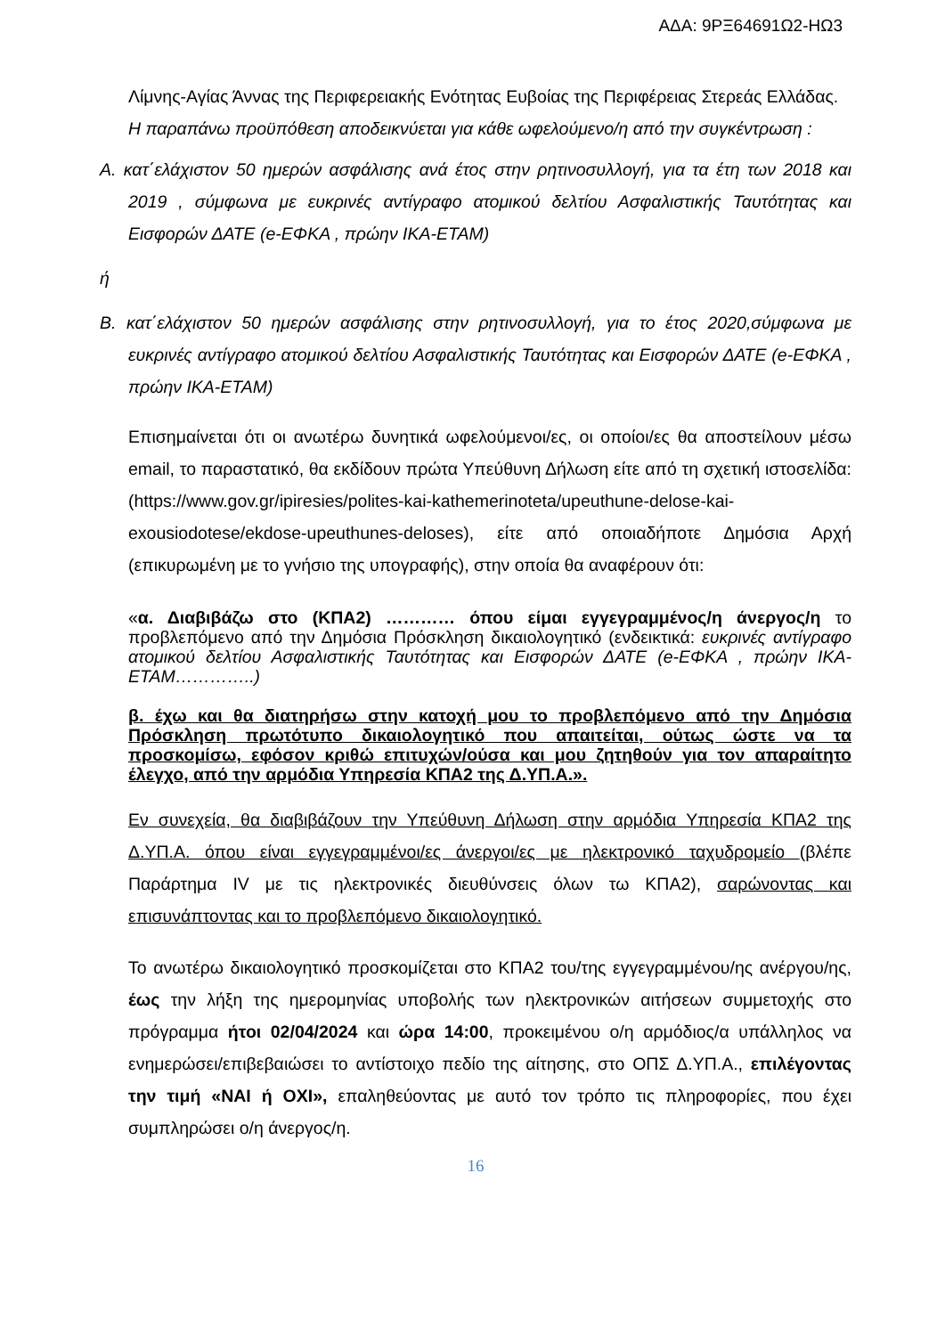ΑΔΑ: 9ΡΞ64691Ω2-ΗΩ3
Λίμνης-Αγίας Άννας της Περιφερειακής Ενότητας Ευβοίας της Περιφέρειας Στερεάς Ελλάδας.
Η παραπάνω προϋπόθεση αποδεικνύεται για κάθε ωφελούμενο/η από την συγκέντρωση :
Α. κατ΄ελάχιστον 50 ημερών ασφάλισης ανά έτος στην ρητινοσυλλογή, για τα έτη των 2018 και 2019 , σύμφωνα με ευκρινές αντίγραφο ατομικού δελτίου Ασφαλιστικής Ταυτότητας και Εισφορών ΔΑΤΕ (e-ΕΦΚΑ , πρώην ΙΚΑ-ΕΤΑΜ)
ή
Β. κατ΄ελάχιστον 50 ημερών ασφάλισης στην ρητινοσυλλογή, για το έτος 2020,σύμφωνα με ευκρινές αντίγραφο ατομικού δελτίου Ασφαλιστικής Ταυτότητας και Εισφορών ΔΑΤΕ (e-ΕΦΚΑ , πρώην ΙΚΑ-ΕΤΑΜ)
Επισημαίνεται ότι οι ανωτέρω δυνητικά ωφελούμενοι/ες, οι οποίοι/ες θα αποστείλουν μέσω email, το παραστατικό, θα εκδίδουν πρώτα Υπεύθυνη Δήλωση είτε από τη σχετική ιστοσελίδα: (https://www.gov.gr/ipiresies/polites-kai-kathemerinoteta/upeuthune-delose-kai-exousiodotese/ekdose-upeuthunes-deloses), είτε από οποιαδήποτε Δημόσια Αρχή (επικυρωμένη με το γνήσιο της υπογραφής), στην οποία θα αναφέρουν ότι:
«α. Διαβιβάζω στο (ΚΠΑ2) ………… όπου είμαι εγγεγραμμένος/η άνεργος/η το προβλεπόμενο από την Δημόσια Πρόσκληση δικαιολογητικό (ενδεικτικά: ευκρινές αντίγραφο ατομικού δελτίου Ασφαλιστικής Ταυτότητας και Εισφορών ΔΑΤΕ (e-ΕΦΚΑ , πρώην ΙΚΑ-ΕΤΑΜ…………..)
β. έχω και θα διατηρήσω στην κατοχή μου το προβλεπόμενο από την Δημόσια Πρόσκληση πρωτότυπο δικαιολογητικό που απαιτείται, ούτως ώστε να τα προσκομίσω, εφόσον κριθώ επιτυχών/ούσα και μου ζητηθούν για τον απαραίτητο έλεγχο, από την αρμόδια Υπηρεσία ΚΠΑ2 της Δ.ΥΠ.Α.».
Εν συνεχεία, θα διαβιβάζουν την Υπεύθυνη Δήλωση στην αρμόδια Υπηρεσία ΚΠΑ2 της Δ.ΥΠ.Α. όπου είναι εγγεγραμμένοι/ες άνεργοι/ες με ηλεκτρονικό ταχυδρομείο (βλέπε Παράρτημα IV με τις ηλεκτρονικές διευθύνσεις όλων τω ΚΠΑ2), σαρώνοντας και επισυνάπτοντας και το προβλεπόμενο δικαιολογητικό.
Το ανωτέρω δικαιολογητικό προσκομίζεται στο ΚΠΑ2 του/της εγγεγραμμένου/ης ανέργου/ης, έως την λήξη της ημερομηνίας υποβολής των ηλεκτρονικών αιτήσεων συμμετοχής στο πρόγραμμα ήτοι 02/04/2024 και ώρα 14:00, προκειμένου ο/η αρμόδιος/α υπάλληλος να ενημερώσει/επιβεβαιώσει το αντίστοιχο πεδίο της αίτησης, στο ΟΠΣ Δ.ΥΠ.Α., επιλέγοντας την τιμή «ΝΑΙ ή ΟΧΙ», επαληθεύοντας με αυτό τον τρόπο τις πληροφορίες, που έχει συμπληρώσει ο/η άνεργος/η.
16